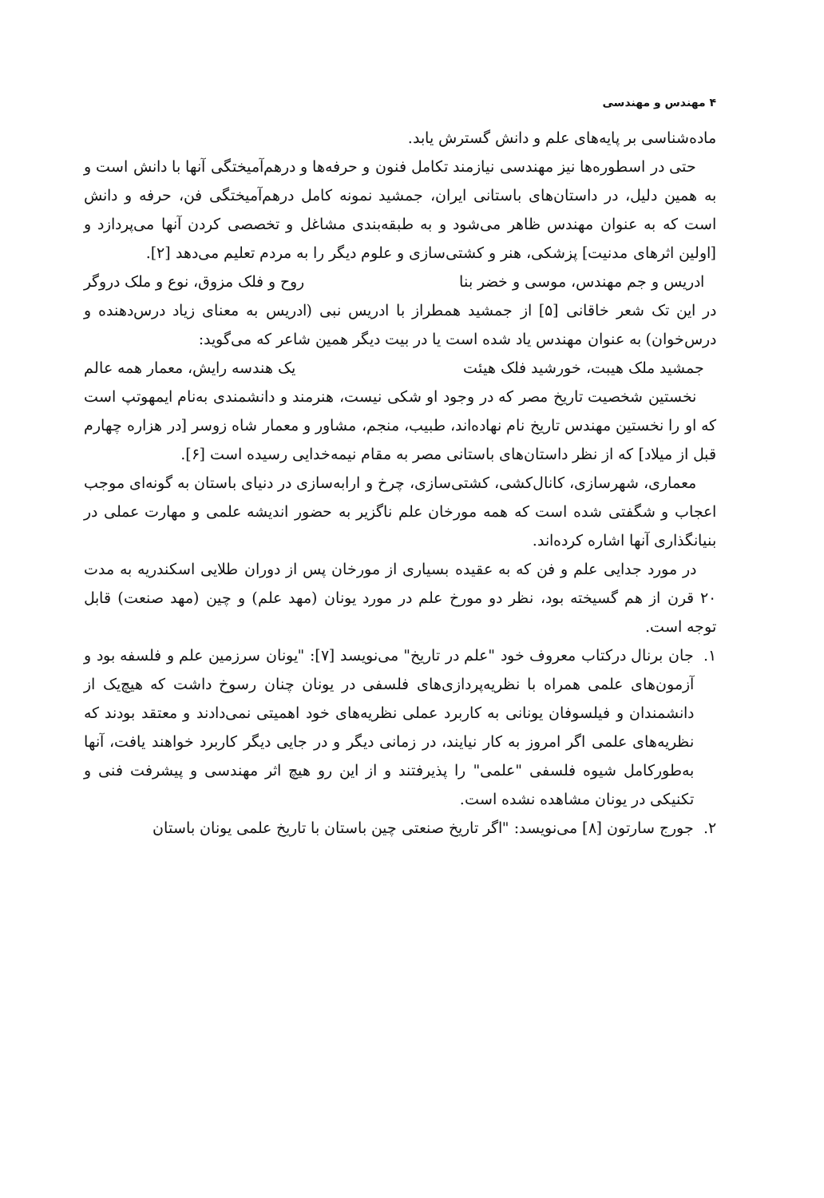۴ مهندس و مهندسی
ماده‌شناسی بر پایه‌های علم و دانش گسترش یابد.
حتی در اسطوره‌ها نیز مهندسی نیازمند تکامل فنون و حرفه‌ها و درهم‌آمیختگی آنها با دانش است و به همین دلیل، در داستان‌های باستانی ایران، جمشید نمونه کامل درهم‌آمیختگی فن، حرفه و دانش است که به عنوان مهندس ظاهر می‌شود و به طبقه‌بندی مشاغل و تخصصی کردن آنها می‌پردازد و [اولین اثرهای مدنیت] پزشکی، هنر و کشتی‌سازی و علوم دیگر را به مردم تعلیم می‌دهد [۲].
ادریس و جم مهندس، موسی و خضر بنا روح و فلک مزوق، نوع و ملک دروگر
در این تک شعر خاقانی [۵] از جمشید همطراز با ادریس نبی (ادریس به معنای زیاد درس‌دهنده و درس‌خوان) به عنوان مهندس یاد شده است یا در بیت دیگر همین شاعر که می‌گوید:
جمشید ملک هیبت، خورشید فلک هیئت یک هندسه رایش، معمار همه عالم
نخستین شخصیت تاریخ مصر که در وجود او شکی نیست، هنرمند و دانشمندی به‌نام ایمهوتپ است که او را نخستین مهندس تاریخ نام نهاده‌اند، طبیب، منجم، مشاور و معمار شاه زوسر [در هزاره چهارم قبل از میلاد] که از نظر داستان‌های باستانی مصر به مقام نیمه‌خدایی رسیده است [۶].
معماری، شهرسازی، کانال‌کشی، کشتی‌سازی، چرخ و ارابه‌سازی در دنیای باستان به گونه‌ای موجب اعجاب و شگفتی شده است که همه مورخان علم ناگزیر به حضور اندیشه علمی و مهارت عملی در بنیانگذاری آنها اشاره کرده‌اند.
در مورد جدایی علم و فن که به عقیده بسیاری از مورخان پس از دوران طلایی اسکندریه به مدت ۲۰ قرن از هم گسیخته بود، نظر دو مورخ علم در مورد یونان (مهد علم) و چین (مهد صنعت) قابل توجه است.
۱. جان برنال درکتاب معروف خود "علم در تاریخ" می‌نویسد [۷]: "یونان سرزمین علم و فلسفه بود و آزمون‌های علمی همراه با نظریه‌پردازی‌های فلسفی در یونان چنان رسوخ داشت که هیچ‌یک از دانشمندان و فیلسوفان یونانی به کاربرد عملی نظریه‌های خود اهمیتی نمی‌دادند و معتقد بودند که نظریه‌های علمی اگر امروز به کار نیایند، در زمانی دیگر و در جایی دیگر کاربرد خواهند یافت، آنها به‌طورکامل شیوه فلسفی "علمی" را پذیرفتند و از این رو هیچ اثر مهندسی و پیشرفت فنی و تکنیکی در یونان مشاهده نشده است.
۲. جورج سارتون [۸] می‌نویسد: "اگر تاریخ صنعتی چین باستان با تاریخ علمی یونان باستان